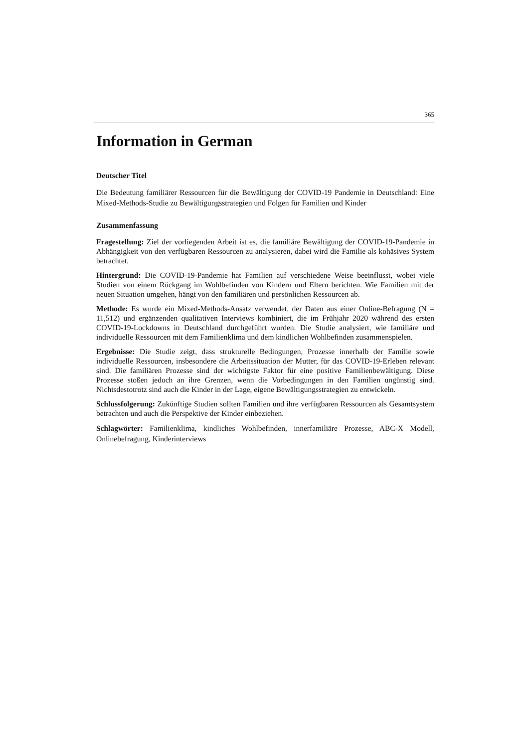365
Information in German
Deutscher Titel
Die Bedeutung familiärer Ressourcen für die Bewältigung der COVID-19 Pandemie in Deutschland: Eine Mixed-Methods-Studie zu Bewältigungsstrategien und Folgen für Familien und Kinder
Zusammenfassung
Fragestellung: Ziel der vorliegenden Arbeit ist es, die familiäre Bewältigung der COVID-19-Pandemie in Abhängigkeit von den verfügbaren Ressourcen zu analysieren, dabei wird die Familie als kohäsives System betrachtet.
Hintergrund: Die COVID-19-Pandemie hat Familien auf verschiedene Weise beeinflusst, wobei viele Studien von einem Rückgang im Wohlbefinden von Kindern und Eltern berichten. Wie Familien mit der neuen Situation umgehen, hängt von den familiären und persönlichen Ressourcen ab.
Methode: Es wurde ein Mixed-Methods-Ansatz verwendet, der Daten aus einer Online-Befragung (N = 11,512) und ergänzenden qualitativen Interviews kombiniert, die im Frühjahr 2020 während des ersten COVID-19-Lockdowns in Deutschland durchgeführt wurden. Die Studie analysiert, wie familiäre und individuelle Ressourcen mit dem Familienklima und dem kindlichen Wohlbefinden zusammenspielen.
Ergebnisse: Die Studie zeigt, dass strukturelle Bedingungen, Prozesse innerhalb der Familie sowie individuelle Ressourcen, insbesondere die Arbeitssituation der Mutter, für das COVID-19-Erleben relevant sind. Die familiären Prozesse sind der wichtigste Faktor für eine positive Familienbewältigung. Diese Prozesse stoßen jedoch an ihre Grenzen, wenn die Vorbedingungen in den Familien ungünstig sind. Nichtsdestotrotz sind auch die Kinder in der Lage, eigene Bewältigungsstrategien zu entwickeln.
Schlussfolgerung: Zukünftige Studien sollten Familien und ihre verfügbaren Ressourcen als Gesamtsystem betrachten und auch die Perspektive der Kinder einbeziehen.
Schlagwörter: Familienklima, kindliches Wohlbefinden, innerfamiliäre Prozesse, ABC-X Modell, Onlinebefragung, Kinderinterviews